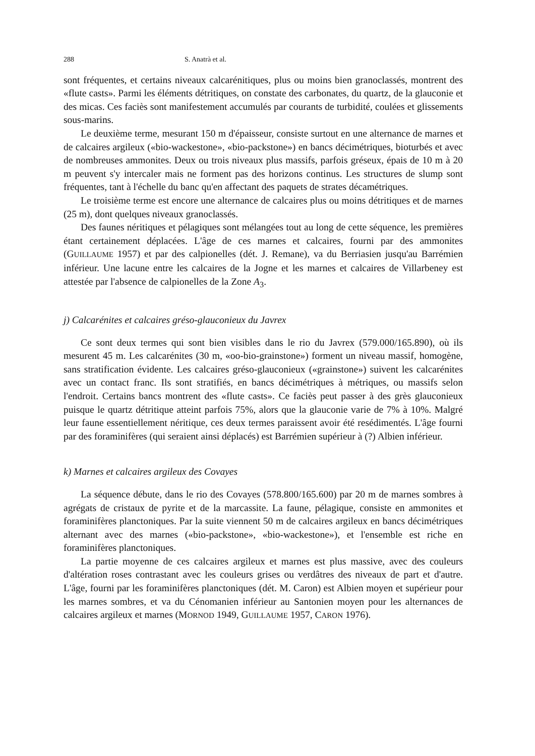288 S. Anatrà et al.
sont fréquentes, et certains niveaux calcarénitiques, plus ou moins bien granoclassés, montrent des «flute casts». Parmi les éléments détritiques, on constate des carbonates, du quartz, de la glauconie et des micas. Ces faciès sont manifestement accumulés par courants de turbidité, coulées et glissements sous-marins.
Le deuxième terme, mesurant 150 m d'épaisseur, consiste surtout en une alternance de marnes et de calcaires argileux («bio-wackestone», «bio-packstone») en bancs décimétriques, bioturbés et avec de nombreuses ammonites. Deux ou trois niveaux plus massifs, parfois gréseux, épais de 10 m à 20 m peuvent s'y intercaler mais ne forment pas des horizons continus. Les structures de slump sont fréquentes, tant à l'échelle du banc qu'en affectant des paquets de strates décamétriques.
Le troisième terme est encore une alternance de calcaires plus ou moins détritiques et de marnes (25 m), dont quelques niveaux granoclassés.
Des faunes néritiques et pélagiques sont mélangées tout au long de cette séquence, les premières étant certainement déplacées. L'âge de ces marnes et calcaires, fourni par des ammonites (GUILLAUME 1957) et par des calpionelles (dét. J. Remane), va du Berriasien jusqu'au Barrémien inférieur. Une lacune entre les calcaires de la Jogne et les marnes et calcaires de Villarbeney est attestée par l'absence de calpionelles de la Zone A<sub>3</sub>.
j) Calcarénites et calcaires gréso-glauconieux du Javrex
Ce sont deux termes qui sont bien visibles dans le rio du Javrex (579.000/165.890), où ils mesurent 45 m. Les calcarénites (30 m, «oo-bio-grainstone») forment un niveau massif, homogène, sans stratification évidente. Les calcaires gréso-glauconieux («grainstone») suivent les calcarénites avec un contact franc. Ils sont stratifiés, en bancs décimétriques à métriques, ou massifs selon l'endroit. Certains bancs montrent des «flute casts». Ce faciès peut passer à des grès glauconieux puisque le quartz détritique atteint parfois 75%, alors que la glauconie varie de 7% à 10%. Malgré leur faune essentiellement néritique, ces deux termes paraissent avoir été resédimentés. L'âge fourni par des foraminifères (qui seraient ainsi déplacés) est Barrémien supérieur à (?) Albien inférieur.
k) Marnes et calcaires argileux des Covayes
La séquence débute, dans le rio des Covayes (578.800/165.600) par 20 m de marnes sombres à agrégats de cristaux de pyrite et de la marcassite. La faune, pélagique, consiste en ammonites et foraminifères planctoniques. Par la suite viennent 50 m de calcaires argileux en bancs décimétriques alternant avec des marnes («bio-packstone», «bio-wackestone»), et l'ensemble est riche en foraminifères planctoniques.
La partie moyenne de ces calcaires argileux et marnes est plus massive, avec des couleurs d'altération roses contrastant avec les couleurs grises ou verdâtres des niveaux de part et d'autre. L'âge, fourni par les foraminifères planctoniques (dét. M. Caron) est Albien moyen et supérieur pour les marnes sombres, et va du Cénomanien inférieur au Santonien moyen pour les alternances de calcaires argileux et marnes (MORNOD 1949, GUILLAUME 1957, CARON 1976).